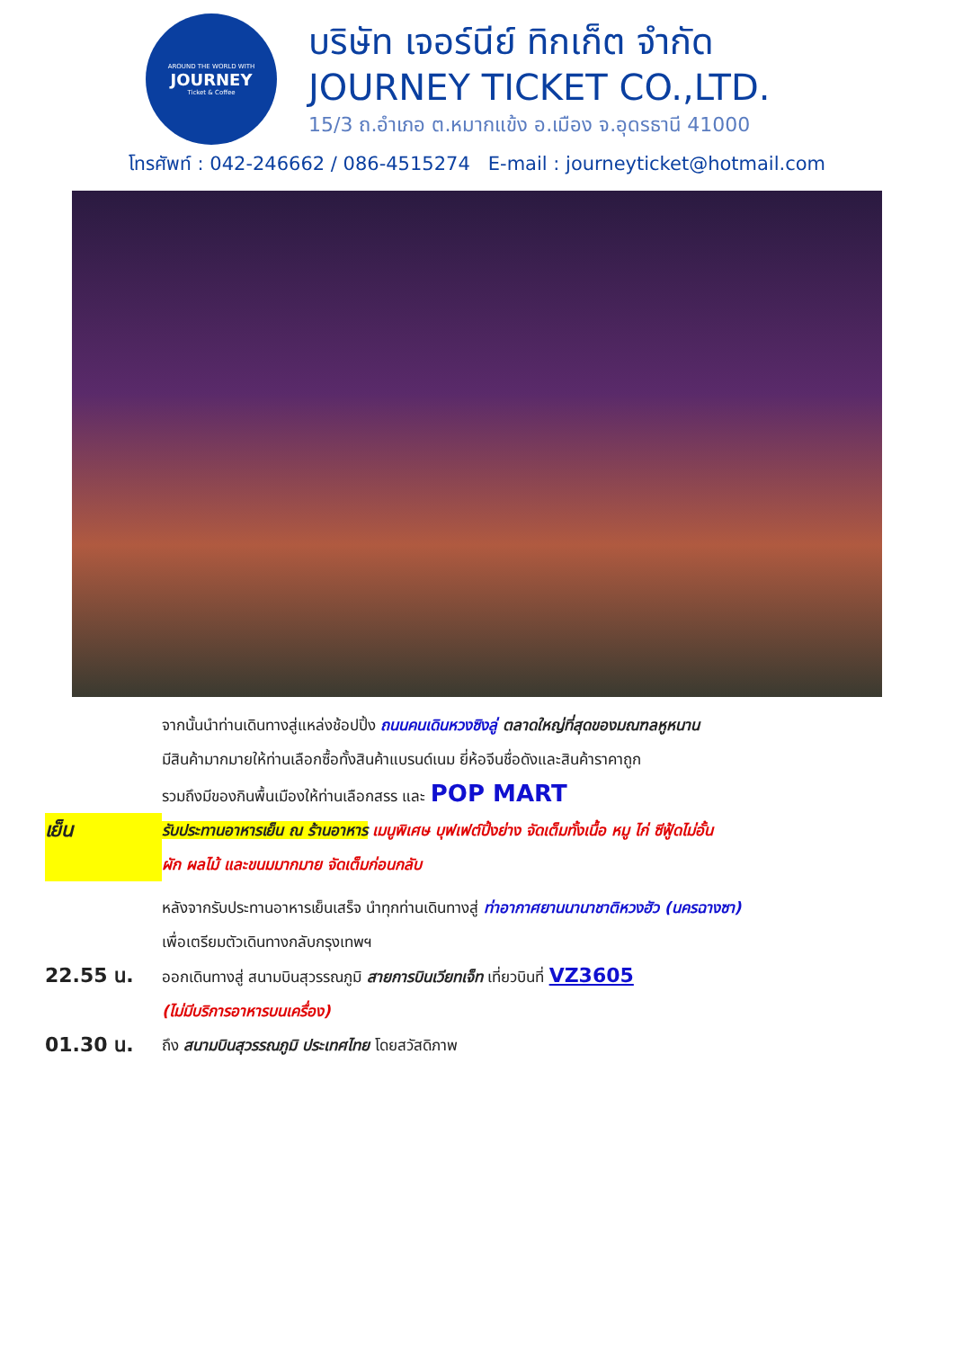AROUND THE WORLD WITH
JOURNEY
Ticket & Coffee
บริษัท เจอร์นีย์ ทิกเก็ต จำกัด
JOURNEY TICKET CO.,LTD.
15/3 ถ.อำเภอ ต.หมากแข้ง อ.เมือง จ.อุดรธานี 41000
โทรศัพท์ : 042-246662 / 086-4515274 E-mail : journeyticket@hotmail.com
จากนั้นนำท่านเดินทางสู่แหล่งช้อปปิ้ง ถนนคนเดินหวงซิงลู่ ตลาดใหญ่ที่สุดของมณฑลหูหนาน
มีสินค้ามากมายให้ท่านเลือกซื้อทั้งสินค้าแบรนด์เนม ยี่ห้อจีนชื่อดังและสินค้าราคาถูก
รวมถึงมีของกินพื้นเมืองให้ท่านเลือกสรร และ POP MART
เย็น
รับประทานอาหารเย็น ณ ร้านอาหาร เมนูพิเศษ บุฟเฟต์ปิ้งย่าง จัดเต็มทั้งเนื้อ หมู ไก่ ซีฟู้ดไม่อั้น
ผัก ผลไม้ และขนมมากมาย จัดเต็มก่อนกลับ
หลังจากรับประทานอาหารเย็นเสร็จ นำทุกท่านเดินทางสู่ ท่าอากาศยานนานาชาติหวงฮัว (นครฉางซา)
เพื่อเตรียมตัวเดินทางกลับกรุงเทพฯ
22.55 น.
ออกเดินทางสู่ สนามบินสุวรรณภูมิ สายการบินเวียทเจ็ท เที่ยวบินที่ VZ3605
(ไม่มีบริการอาหารบนเครื่อง)
01.30 น.
ถึง สนามบินสุวรรณภูมิ ประเทศไทย โดยสวัสดิภาพ